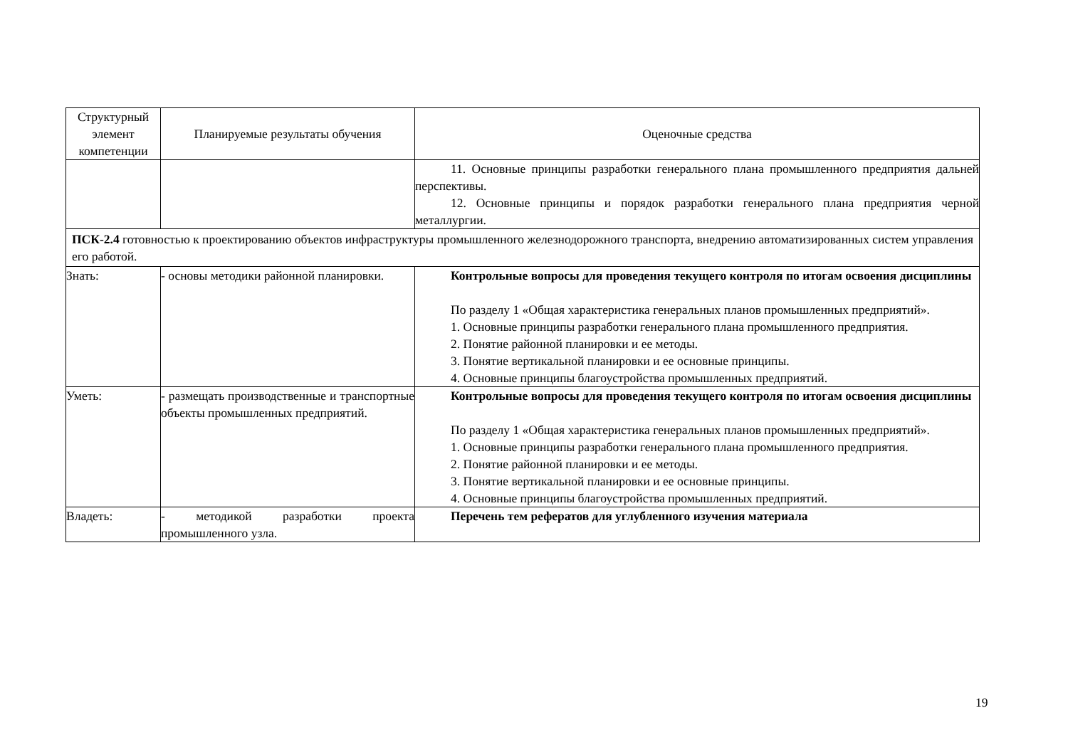| Структурный элемент компетенции | Планируемые результаты обучения | Оценочные средства |
| --- | --- | --- |
| | | 11. Основные принципы разработки генерального плана промышленного предприятия дальней перспективы. 12. Основные принципы и порядок разработки генерального плана предприятия черной металлургии. |
| ПСК-2.4 готовностью к проектированию объектов инфраструктуры промышленного железнодорожного транспорта, внедрению автоматизированных систем управления его работой. | | |
| Знать: | - основы методики районной планировки. | Контрольные вопросы для проведения текущего контроля по итогам освоения дисциплины По разделу 1 «Общая характеристика генеральных планов промышленных предприятий». 1. Основные принципы разработки генерального плана промышленного предприятия. 2. Понятие районной планировки и ее методы. 3. Понятие вертикальной планировки и ее основные принципы. 4. Основные принципы благоустройства промышленных предприятий. |
| Уметь: | - размещать производственные и транспортные объекты промышленных предприятий. | Контрольные вопросы для проведения текущего контроля по итогам освоения дисциплины По разделу 1 «Общая характеристика генеральных планов промышленных предприятий». 1. Основные принципы разработки генерального плана промышленного предприятия. 2. Понятие районной планировки и ее методы. 3. Понятие вертикальной планировки и ее основные принципы. 4. Основные принципы благоустройства промышленных предприятий. |
| Владеть: | - методикой разработки проекта промышленного узла. | Перечень тем рефератов для углубленного изучения материала |
19